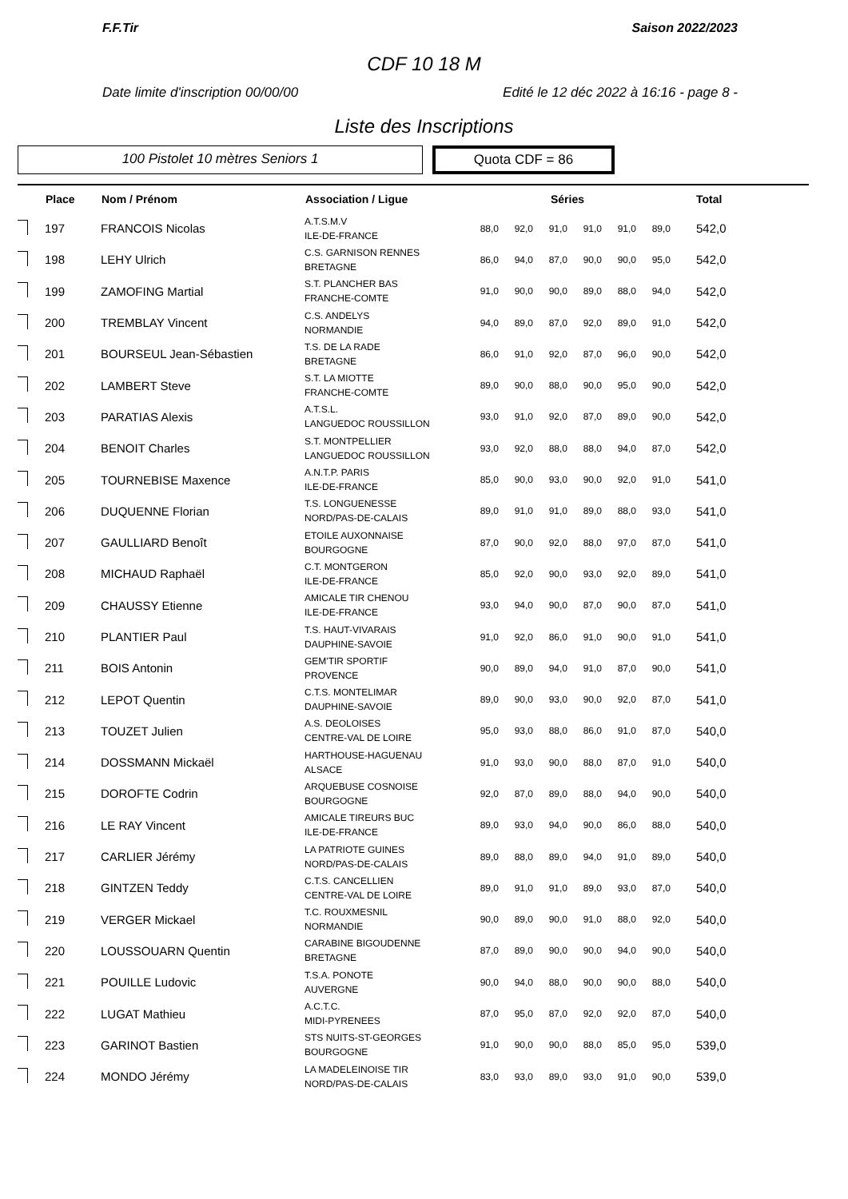F.F.Tir Saison 2022/2023
CDF 10 18 M
Date limite d'inscription 00/00/00 Edité le 12 déc 2022 à 16:16 - page 8 -
Liste des Inscriptions
100 Pistolet 10 mètres Seniors 1 Quota CDF = 86
| | Place | Nom / Prénom | Association / Ligue | Séries | | | | | | Total |
| --- | --- | --- | --- | --- | --- | --- | --- | --- | --- | --- |
| | 197 | FRANCOIS Nicolas | A.T.S.M.V ILE-DE-FRANCE | 88,0 | 92,0 | 91,0 | 91,0 | 91,0 | 89,0 | 542,0 |
| | 198 | LEHY Ulrich | C.S. GARNISON RENNES BRETAGNE | 86,0 | 94,0 | 87,0 | 90,0 | 90,0 | 95,0 | 542,0 |
| | 199 | ZAMOFING Martial | S.T. PLANCHER BAS FRANCHE-COMTE | 91,0 | 90,0 | 90,0 | 89,0 | 88,0 | 94,0 | 542,0 |
| | 200 | TREMBLAY Vincent | C.S. ANDELYS NORMANDIE | 94,0 | 89,0 | 87,0 | 92,0 | 89,0 | 91,0 | 542,0 |
| | 201 | BOURSEUL Jean-Sébastien | T.S. DE LA RADE BRETAGNE | 86,0 | 91,0 | 92,0 | 87,0 | 96,0 | 90,0 | 542,0 |
| | 202 | LAMBERT Steve | S.T. LA MIOTTE FRANCHE-COMTE | 89,0 | 90,0 | 88,0 | 90,0 | 95,0 | 90,0 | 542,0 |
| | 203 | PARATIAS Alexis | A.T.S.L. LANGUEDOC ROUSSILLON | 93,0 | 91,0 | 92,0 | 87,0 | 89,0 | 90,0 | 542,0 |
| | 204 | BENOIT Charles | S.T. MONTPELLIER LANGUEDOC ROUSSILLON | 93,0 | 92,0 | 88,0 | 88,0 | 94,0 | 87,0 | 542,0 |
| | 205 | TOURNEBISE Maxence | A.N.T.P. PARIS ILE-DE-FRANCE | 85,0 | 90,0 | 93,0 | 90,0 | 92,0 | 91,0 | 541,0 |
| | 206 | DUQUENNE Florian | T.S. LONGUENESSE NORD/PAS-DE-CALAIS | 89,0 | 91,0 | 91,0 | 89,0 | 88,0 | 93,0 | 541,0 |
| | 207 | GAULLIARD Benoît | ETOILE AUXONNAISE BOURGOGNE | 87,0 | 90,0 | 92,0 | 88,0 | 97,0 | 87,0 | 541,0 |
| | 208 | MICHAUD Raphaël | C.T. MONTGERON ILE-DE-FRANCE | 85,0 | 92,0 | 90,0 | 93,0 | 92,0 | 89,0 | 541,0 |
| | 209 | CHAUSSY Etienne | AMICALE TIR CHENOU ILE-DE-FRANCE | 93,0 | 94,0 | 90,0 | 87,0 | 90,0 | 87,0 | 541,0 |
| | 210 | PLANTIER Paul | T.S. HAUT-VIVARAIS DAUPHINE-SAVOIE | 91,0 | 92,0 | 86,0 | 91,0 | 90,0 | 91,0 | 541,0 |
| | 211 | BOIS Antonin | GEM'TIR SPORTIF PROVENCE | 90,0 | 89,0 | 94,0 | 91,0 | 87,0 | 90,0 | 541,0 |
| | 212 | LEPOT Quentin | C.T.S. MONTELIMAR DAUPHINE-SAVOIE | 89,0 | 90,0 | 93,0 | 90,0 | 92,0 | 87,0 | 541,0 |
| | 213 | TOUZET Julien | A.S. DEOLOISES CENTRE-VAL DE LOIRE | 95,0 | 93,0 | 88,0 | 86,0 | 91,0 | 87,0 | 540,0 |
| | 214 | DOSSMANN Mickaël | HARTHOUSE-HAGUENAU ALSACE | 91,0 | 93,0 | 90,0 | 88,0 | 87,0 | 91,0 | 540,0 |
| | 215 | DOROFTE Codrin | ARQUEBUSE COSNOISE BOURGOGNE | 92,0 | 87,0 | 89,0 | 88,0 | 94,0 | 90,0 | 540,0 |
| | 216 | LE RAY Vincent | AMICALE TIREURS BUC ILE-DE-FRANCE | 89,0 | 93,0 | 94,0 | 90,0 | 86,0 | 88,0 | 540,0 |
| | 217 | CARLIER Jérémy | LA PATRIOTE GUINES NORD/PAS-DE-CALAIS | 89,0 | 88,0 | 89,0 | 94,0 | 91,0 | 89,0 | 540,0 |
| | 218 | GINTZEN Teddy | C.T.S. CANCELLIEN CENTRE-VAL DE LOIRE | 89,0 | 91,0 | 91,0 | 89,0 | 93,0 | 87,0 | 540,0 |
| | 219 | VERGER Mickael | T.C. ROUXMESNIL NORMANDIE | 90,0 | 89,0 | 90,0 | 91,0 | 88,0 | 92,0 | 540,0 |
| | 220 | LOUSSOUARN Quentin | CARABINE BIGOUDENNE BRETAGNE | 87,0 | 89,0 | 90,0 | 90,0 | 94,0 | 90,0 | 540,0 |
| | 221 | POUILLE Ludovic | T.S.A. PONOTE AUVERGNE | 90,0 | 94,0 | 88,0 | 90,0 | 90,0 | 88,0 | 540,0 |
| | 222 | LUGAT Mathieu | A.C.T.C. MIDI-PYRENEES | 87,0 | 95,0 | 87,0 | 92,0 | 92,0 | 87,0 | 540,0 |
| | 223 | GARINOT Bastien | STS NUITS-ST-GEORGES BOURGOGNE | 91,0 | 90,0 | 90,0 | 88,0 | 85,0 | 95,0 | 539,0 |
| | 224 | MONDO Jérémy | LA MADELEINOISE TIR NORD/PAS-DE-CALAIS | 83,0 | 93,0 | 89,0 | 93,0 | 91,0 | 90,0 | 539,0 |